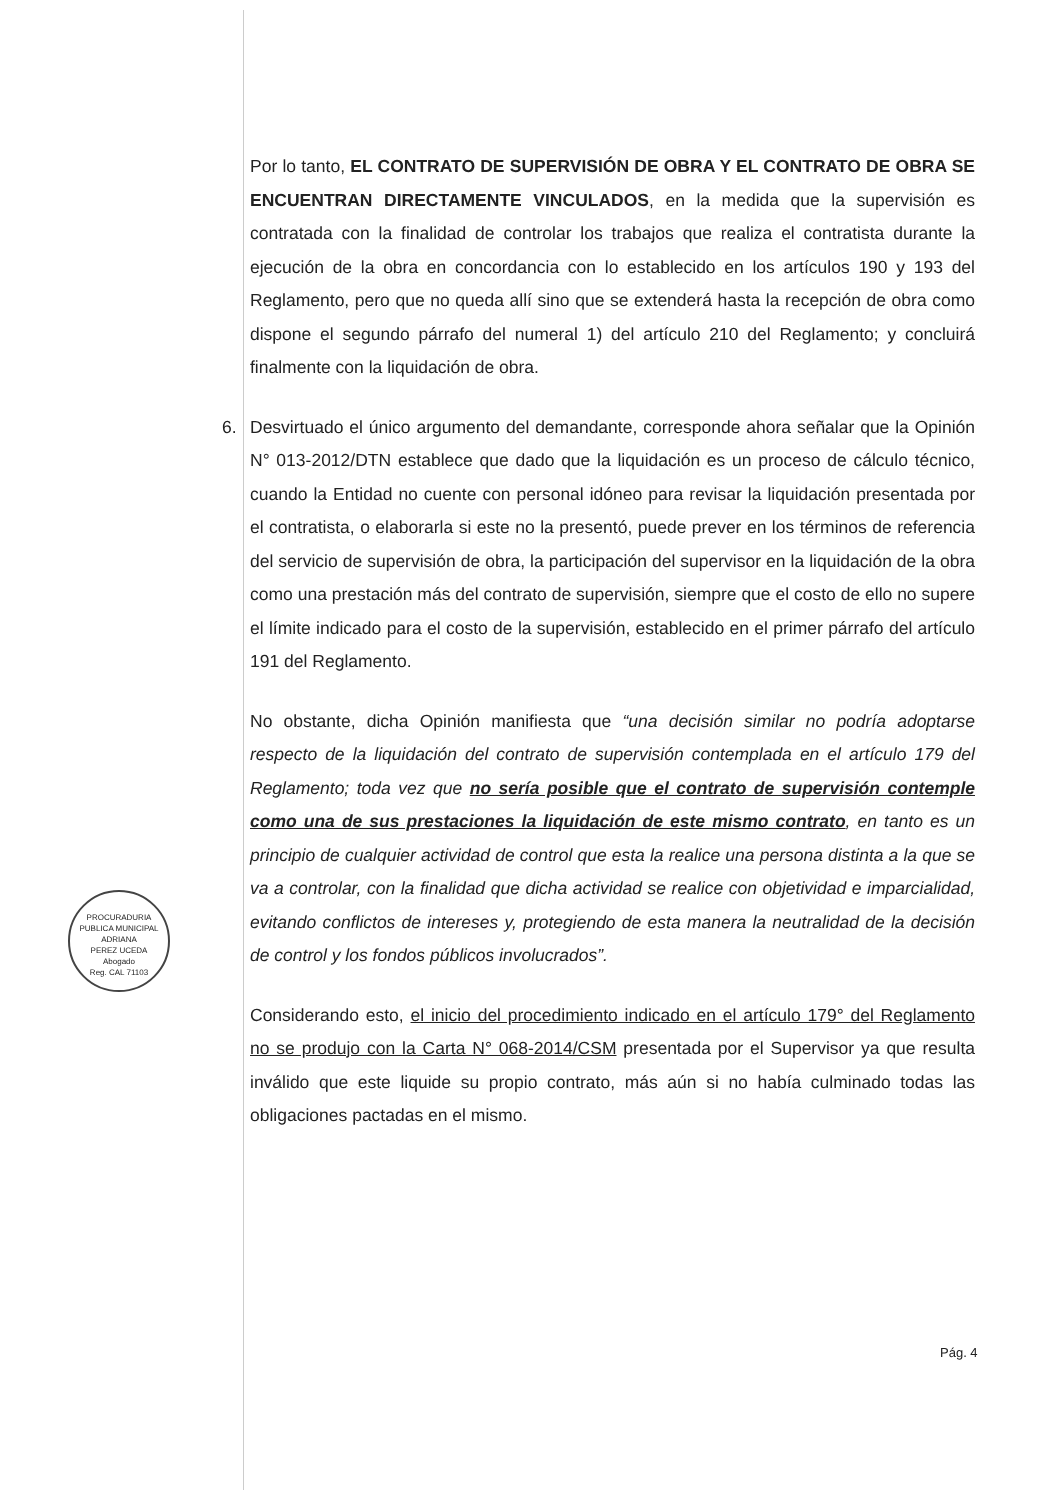Por lo tanto, EL CONTRATO DE SUPERVISIÓN DE OBRA Y EL CONTRATO DE OBRA SE ENCUENTRAN DIRECTAMENTE VINCULADOS, en la medida que la supervisión es contratada con la finalidad de controlar los trabajos que realiza el contratista durante la ejecución de la obra en concordancia con lo establecido en los artículos 190 y 193 del Reglamento, pero que no queda allí sino que se extenderá hasta la recepción de obra como dispone el segundo párrafo del numeral 1) del artículo 210 del Reglamento; y concluirá finalmente con la liquidación de obra.
6. Desvirtuado el único argumento del demandante, corresponde ahora señalar que la Opinión N° 013-2012/DTN establece que dado que la liquidación es un proceso de cálculo técnico, cuando la Entidad no cuente con personal idóneo para revisar la liquidación presentada por el contratista, o elaborarla si este no la presentó, puede prever en los términos de referencia del servicio de supervisión de obra, la participación del supervisor en la liquidación de la obra como una prestación más del contrato de supervisión, siempre que el costo de ello no supere el límite indicado para el costo de la supervisión, establecido en el primer párrafo del artículo 191 del Reglamento.
No obstante, dicha Opinión manifiesta que “una decisión similar no podría adoptarse respecto de la liquidación del contrato de supervisión contemplada en el artículo 179 del Reglamento; toda vez que no sería posible que el contrato de supervisión contemple como una de sus prestaciones la liquidación de este mismo contrato, en tanto es un principio de cualquier actividad de control que esta la realice una persona distinta a la que se va a controlar, con la finalidad que dicha actividad se realice con objetividad e imparcialidad, evitando conflictos de intereses y, protegiendo de esta manera la neutralidad de la decisión de control y los fondos públicos involucrados”.
Considerando esto, el inicio del procedimiento indicado en el artículo 179° del Reglamento no se produjo con la Carta N° 068-2014/CSM presentada por el Supervisor ya que resulta inválido que este liquide su propio contrato, más aún si no había culminado todas las obligaciones pactadas en el mismo.
PROCURADURIA PUBLICA MUNICIPAL
ADRIANA
PEREZ UCEDA
Abogado
Reg. CAL 71103
Pág. 4